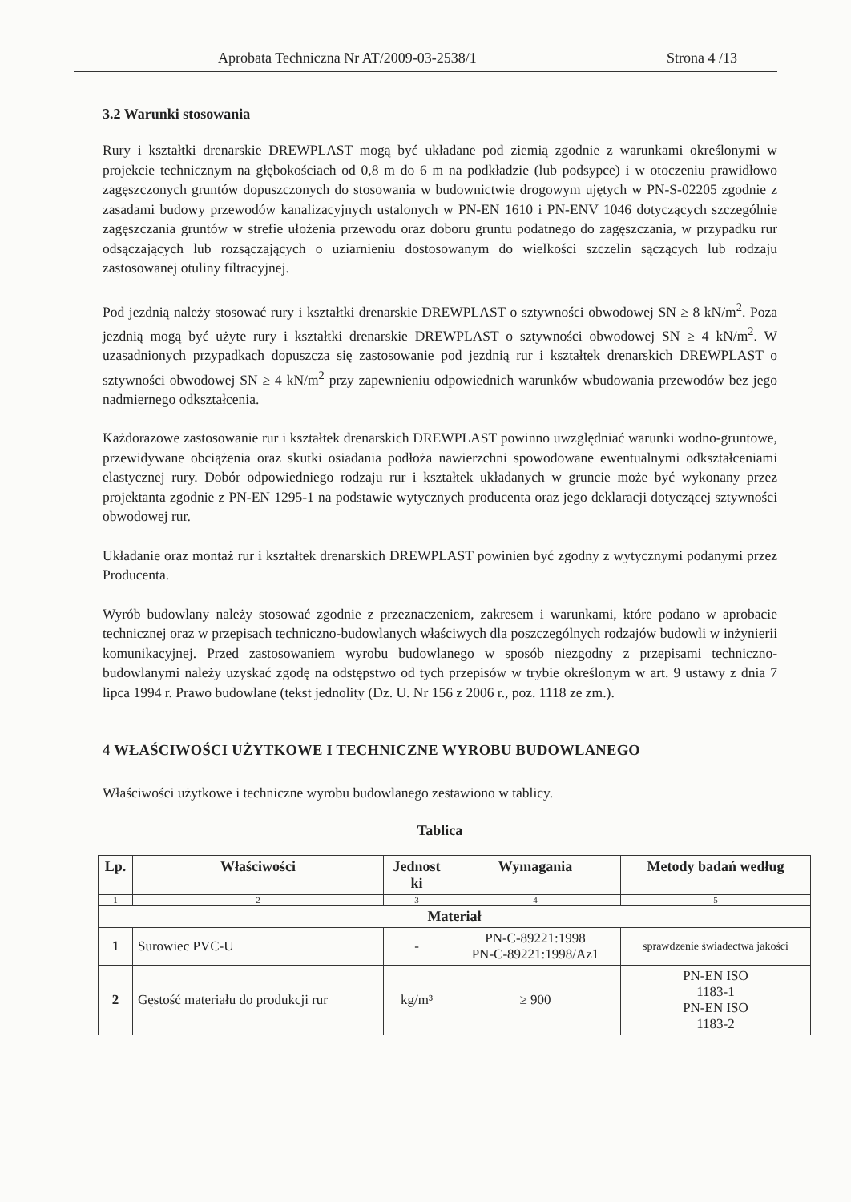Aprobata Techniczna Nr AT/2009-03-2538/1 Strona 4 /13
3.2 Warunki stosowania
Rury i kształtki drenarskie DREWPLAST mogą być układane pod ziemią zgodnie z warunkami określonymi w projekcie technicznym na głębokościach od 0,8 m do 6 m na podkładzie (lub podsypce) i w otoczeniu prawidłowo zagęszczonych gruntów dopuszczonych do stosowania w budownictwie drogowym ujętych w PN-S-02205 zgodnie z zasadami budowy przewodów kanalizacyjnych ustalonych w PN-EN 1610 i PN-ENV 1046 dotyczących szczególnie zagęszczania gruntów w strefie ułożenia przewodu oraz doboru gruntu podatnego do zagęszczania, w przypadku rur odsączających lub rozsączających o uziarnieniu dostosowanym do wielkości szczelin sączących lub rodzaju zastosowanej otuliny filtracyjnej.
Pod jezdnią należy stosować rury i kształtki drenarskie DREWPLAST o sztywności obwodowej SN ≥ 8 kN/m<sup>2</sup>. Poza jezdnią mogą być użyte rury i kształtki drenarskie DREWPLAST o sztywności obwodowej SN ≥ 4 kN/m<sup>2</sup>. W uzasadnionych przypadkach dopuszcza się zastosowanie pod jezdnią rur i kształtek drenarskich DREWPLAST o sztywności obwodowej SN ≥ 4 kN/m<sup>2</sup> przy zapewnieniu odpowiednich warunków wbudowania przewodów bez jego nadmiernego odkształcenia.
Każdorazowe zastosowanie rur i kształtek drenarskich DREWPLAST powinno uwzględniać warunki wodno-gruntowe, przewidywane obciążenia oraz skutki osiadania podłoża nawierzchni spowodowane ewentualnymi odkształceniami elastycznej rury. Dobór odpowiedniego rodzaju rur i kształtek układanych w gruncie może być wykonany przez projektanta zgodnie z PN-EN 1295-1 na podstawie wytycznych producenta oraz jego deklaracji dotyczącej sztywności obwodowej rur.
Układanie oraz montaż rur i kształtek drenarskich DREWPLAST powinien być zgodny z wytycznymi podanymi przez Producenta.
Wyrób budowlany należy stosować zgodnie z przeznaczeniem, zakresem i warunkami, które podano w aprobacie technicznej oraz w przepisach techniczno-budowlanych właściwych dla poszczególnych rodzajów budowli w inżynierii komunikacyjnej. Przed zastosowaniem wyrobu budowlanego w sposób niezgodny z przepisami techniczno-budowlanymi należy uzyskać zgodę na odstępstwo od tych przepisów w trybie określonym w art. 9 ustawy z dnia 7 lipca 1994 r. Prawo budowlane (tekst jednolity (Dz. U. Nr 156 z 2006 r., poz. 1118 ze zm.).
4 WŁAŚCIWOŚCI UŻYTKOWE I TECHNICZNE WYROBU BUDOWLANEGO
Właściwości użytkowe i techniczne wyrobu budowlanego zestawiono w tablicy.
Tablica
| Lp. | Właściwości | Jednost ki | Wymagania | Metody badań według |
| --- | --- | --- | --- | --- |
| 1 | 2 | 3 | 4 | 5 |
| Materiał | | | | |
| 1 | Surowiec PVC-U | - | PN-C-89221:1998 PN-C-89221:1998/Az1 | sprawdzenie świadectwa jakości |
| 2 | Gęstość materiału do produkcji rur | kg/m³ | ≥ 900 | PN-EN ISO 1183-1 PN-EN ISO 1183-2 |